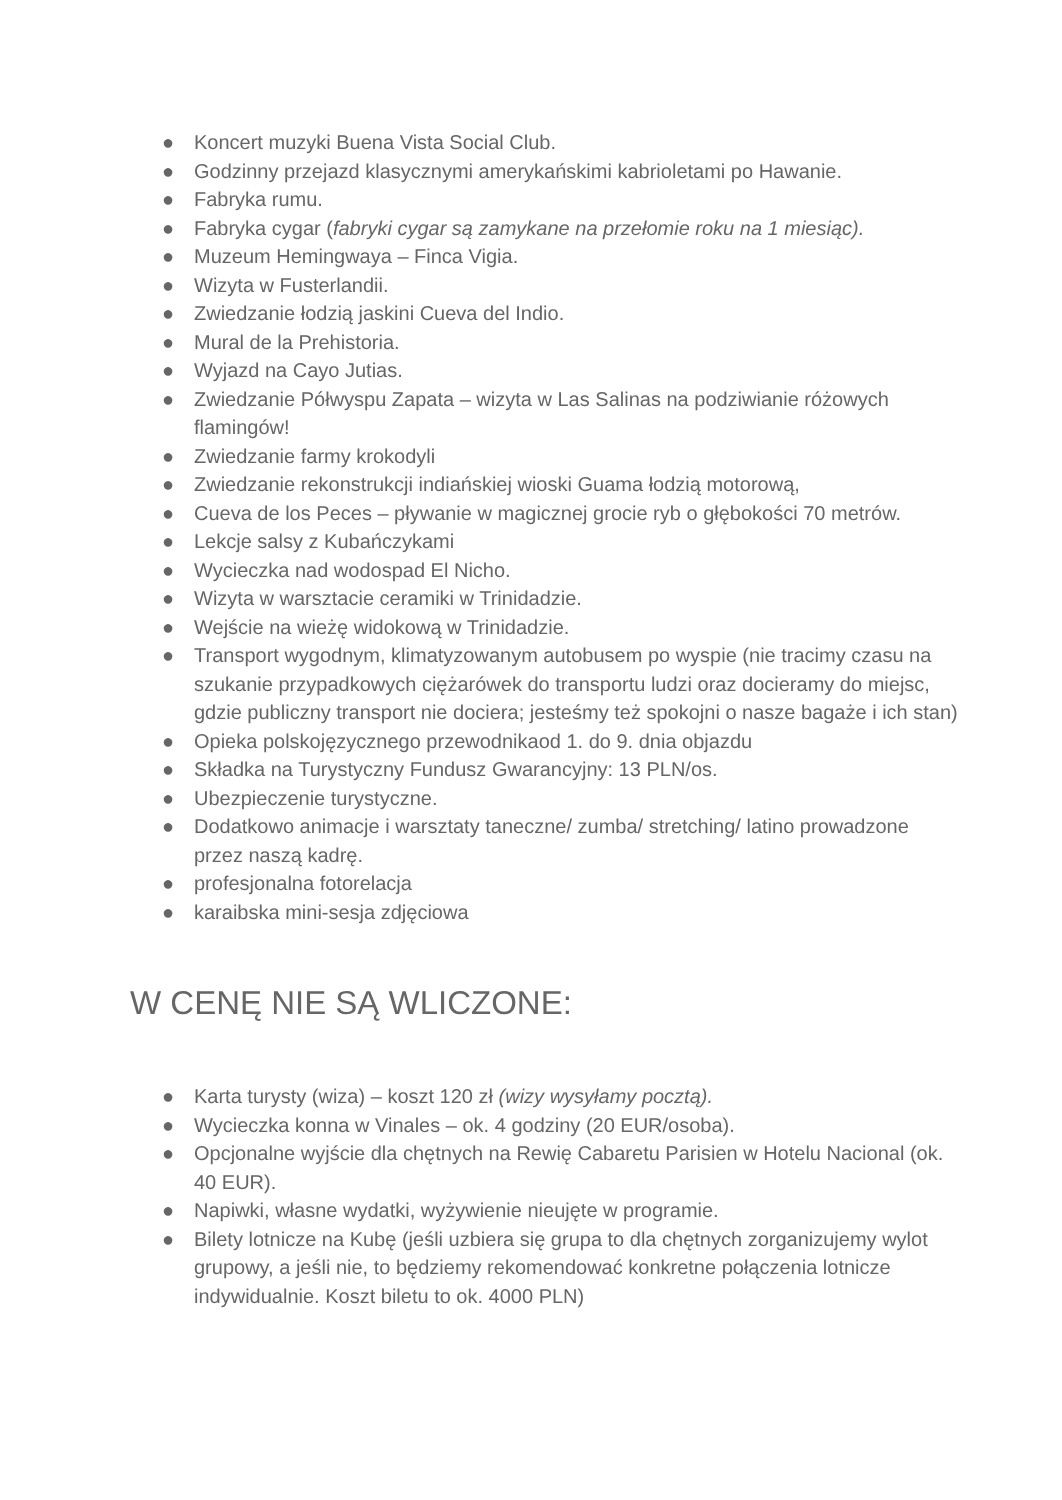● Koncert muzyki Buena Vista Social Club.
● Godzinny przejazd klasycznymi amerykańskimi kabrioletami po Hawanie.
● Fabryka rumu.
● Fabryka cygar (fabryki cygar są zamykane na przełomie roku na 1 miesiąc).
● Muzeum Hemingwaya – Finca Vigia.
● Wizyta w Fusterlandii.
● Zwiedzanie łodzią jaskini Cueva del Indio.
● Mural de la Prehistoria.
● Wyjazd na Cayo Jutias.
● Zwiedzanie Półwyspu Zapata – wizyta w Las Salinas na podziwianie różowych flamingów!
● Zwiedzanie farmy krokodyli
● Zwiedzanie rekonstrukcji indiańskiej wioski Guama łodzią motorową,
● Cueva de los Peces – pływanie w magicznej grocie ryb o głębokości 70 metrów.
● Lekcje salsy z Kubańczykami
● Wycieczka nad wodospad El Nicho.
● Wizyta w warsztacie ceramiki w Trinidadzie.
● Wejście na wieżę widokową w Trinidadzie.
● Transport wygodnym, klimatyzowanym autobusem po wyspie (nie tracimy czasu na szukanie przypadkowych ciężarówek do transportu ludzi oraz docieramy do miejsc, gdzie publiczny transport nie dociera; jesteśmy też spokojni o nasze bagaże i ich stan)
● Opieka polskojęzycznego przewodnikaod 1. do 9. dnia objazdu
● Składka na Turystyczny Fundusz Gwarancyjny: 13 PLN/os.
● Ubezpieczenie turystyczne.
● Dodatkowo animacje i warsztaty taneczne/ zumba/ stretching/ latino prowadzone przez naszą kadrę.
● profesjonalna fotorelacja
● karaibska mini-sesja zdjęciowa
W CENĘ NIE SĄ WLICZONE:
● Karta turysty (wiza) – koszt 120 zł (wizy wysyłamy pocztą).
● Wycieczka konna w Vinales – ok. 4 godziny (20 EUR/osoba).
● Opcjonalne wyjście dla chętnych na Rewię Cabaretu Parisien w Hotelu Nacional (ok. 40 EUR).
● Napiwki, własne wydatki, wyżywienie nieujęte w programie.
● Bilety lotnicze na Kubę (jeśli uzbiera się grupa to dla chętnych zorganizujemy wylot grupowy, a jeśli nie, to będziemy rekomendować konkretne połączenia lotnicze indywidualnie. Koszt biletu to ok. 4000 PLN)